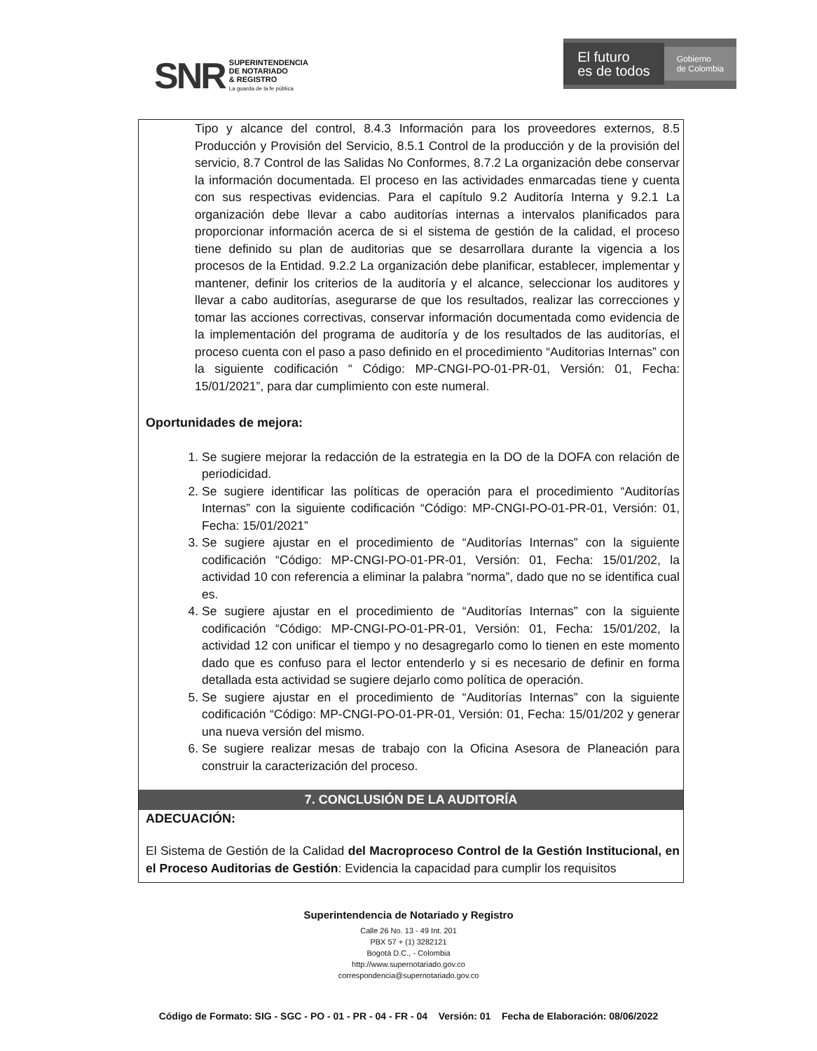SNR SUPERINTENDENCIA
DE NOTARIADO
& REGISTRO
La guarda de la fe pública
El futuro
es de todos Gobierno
de Colombia
Tipo y alcance del control, 8.4.3 Información para los proveedores externos, 8.5 Producción y Provisión del Servicio, 8.5.1 Control de la producción y de la provisión del servicio, 8.7 Control de las Salidas No Conformes, 8.7.2 La organización debe conservar la información documentada. El proceso en las actividades enmarcadas tiene y cuenta con sus respectivas evidencias. Para el capítulo 9.2 Auditoría Interna y 9.2.1 La organización debe llevar a cabo auditorías internas a intervalos planificados para proporcionar información acerca de si el sistema de gestión de la calidad, el proceso tiene definido su plan de auditorias que se desarrollara durante la vigencia a los procesos de la Entidad. 9.2.2 La organización debe planificar, establecer, implementar y mantener, definir los criterios de la auditoría y el alcance, seleccionar los auditores y llevar a cabo auditorías, asegurarse de que los resultados, realizar las correcciones y tomar las acciones correctivas, conservar información documentada como evidencia de la implementación del programa de auditoría y de los resultados de las auditorías, el proceso cuenta con el paso a paso definido en el procedimiento “Auditorias Internas” con la siguiente codificación “ Código: MP-CNGI-PO-01-PR-01, Versión: 01, Fecha: 15/01/2021”, para dar cumplimiento con este numeral.
Oportunidades de mejora:
1. Se sugiere mejorar la redacción de la estrategia en la DO de la DOFA con relación de periodicidad.
2. Se sugiere identificar las políticas de operación para el procedimiento “Auditorías Internas” con la siguiente codificación “Código: MP-CNGI-PO-01-PR-01, Versión: 01, Fecha: 15/01/2021”
3. Se sugiere ajustar en el procedimiento de “Auditorías Internas” con la siguiente codificación “Código: MP-CNGI-PO-01-PR-01, Versión: 01, Fecha: 15/01/202, la actividad 10 con referencia a eliminar la palabra “norma”, dado que no se identifica cual es.
4. Se sugiere ajustar en el procedimiento de “Auditorías Internas” con la siguiente codificación “Código: MP-CNGI-PO-01-PR-01, Versión: 01, Fecha: 15/01/202, la actividad 12 con unificar el tiempo y no desagregarlo como lo tienen en este momento dado que es confuso para el lector entenderlo y si es necesario de definir en forma detallada esta actividad se sugiere dejarlo como política de operación.
5. Se sugiere ajustar en el procedimiento de “Auditorías Internas” con la siguiente codificación “Código: MP-CNGI-PO-01-PR-01, Versión: 01, Fecha: 15/01/202 y generar una nueva versión del mismo.
6. Se sugiere realizar mesas de trabajo con la Oficina Asesora de Planeación para construir la caracterización del proceso.
7. CONCLUSIÓN DE LA AUDITORÍA
ADECUACIÓN:
El Sistema de Gestión de la Calidad del Macroproceso Control de la Gestión Institucional, en el Proceso Auditorias de Gestión: Evidencia la capacidad para cumplir los requisitos
Superintendencia de Notariado y Registro
Calle 26 No. 13 - 49 Int. 201
PBX 57 + (1) 3282121
Bogotá D.C., - Colombia
http://www.supernotariado.gov.co
correspondencia@supernotariado.gov.co
Código de Formato: SIG - SGC - PO - 01 - PR - 04 - FR - 04 Versión: 01 Fecha de Elaboración: 08/06/2022